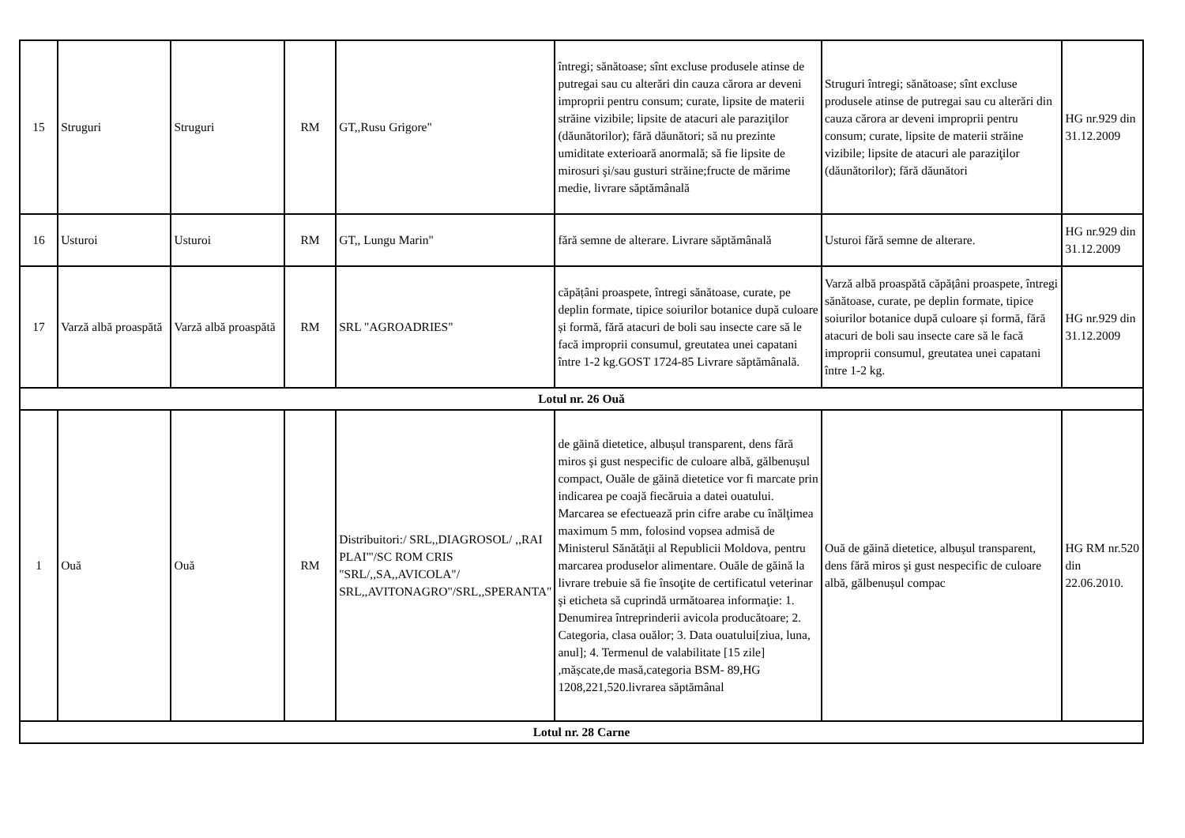| 15 | Struguri | Struguri | RM | GT,,Rusu Grigore" | întregi; sănătoase; sînt excluse produsele atinse de putregai sau cu alterări din cauza cărora ar deveni improprii pentru consum; curate, lipsite de materii străine vizibile; lipsite de atacuri ale paraziţilor (dăunătorilor); fără dăunători; să nu prezinte umiditate exterioară anormală; să fie lipsite de mirosuri şi/sau gusturi străine;fructe de mărime medie, livrare săptămânală | Struguri întregi; sănătoase; sînt excluse produsele atinse de putregai sau cu alterări din cauza cărora ar deveni improprii pentru consum; curate, lipsite de materii străine vizibile; lipsite de atacuri ale paraziţilor (dăunătorilor); fără dăunători | HG nr.929 din 31.12.2009 |
| 16 | Usturoi | Usturoi | RM | GT,, Lungu Marin" | fără semne de alterare. Livrare săptămânală | Usturoi fără semne de alterare. | HG nr.929 din 31.12.2009 |
| 17 | Varză albă proaspătă | Varză albă proaspătă | RM | SRL "AGROADRIES" | căpățâni proaspete, întregi sănătoase, curate, pe deplin formate, tipice soiurilor botanice după culoare și formă, fără atacuri de boli sau insecte care să le facă improprii consumul, greutatea unei capatani între 1-2 kg.GOST 1724-85 Livrare săptămânală. | Varză albă proaspătă căpățâni proaspete, întregi sănătoase, curate, pe deplin formate, tipice soiurilor botanice după culoare și formă, fără atacuri de boli sau insecte care să le facă improprii consumul, greutatea unei capatani între 1-2 kg. | HG nr.929 din 31.12.2009 |
| Lotul nr. 26 Ouă | | | | | | | |
| 1 | Ouă | Ouă | RM | Distribuitori:/ SRL,,DIAGROSOL/ ,,RAI PLAI'"/SC ROM CRIS "SRL/,,SA,,AVICOLA"/ SRL,,AVITONAGRO"/SRL,,SPERANTA" | de găină dietetice, albușul transparent, dens fără miros şi gust nespecific de culoare albă, gălbenușul compact, Ouăle de găină dietetice vor fi marcate prin indicarea pe coajă fiecăruia a datei ouatului. Marcarea se efectuează prin cifre arabe cu înălţimea maximum 5 mm, folosind vopsea admisă de Ministerul Sănătăţii al Republicii Moldova, pentru marcarea produselor alimentare. Ouăle de găină la livrare trebuie să fie însoţite de certificatul veterinar şi eticheta să cuprindă următoarea informaţie: 1. Denumirea întreprinderii avicola producătoare; 2. Categoria, clasa ouălor; 3. Data ouatului[ziua, luna, anul]; 4. Termenul de valabilitate [15 zile] ,mășcate,de masă,categoria BSM- 89,HG 1208,221,520.livrarea săptămânal | Ouă de găină dietetice, albușul transparent, dens fără miros şi gust nespecific de culoare albă, gălbenușul compac | HG RM nr.520 din 22.06.2010. |
| Lotul nr. 28 Carne | | | | | | | |